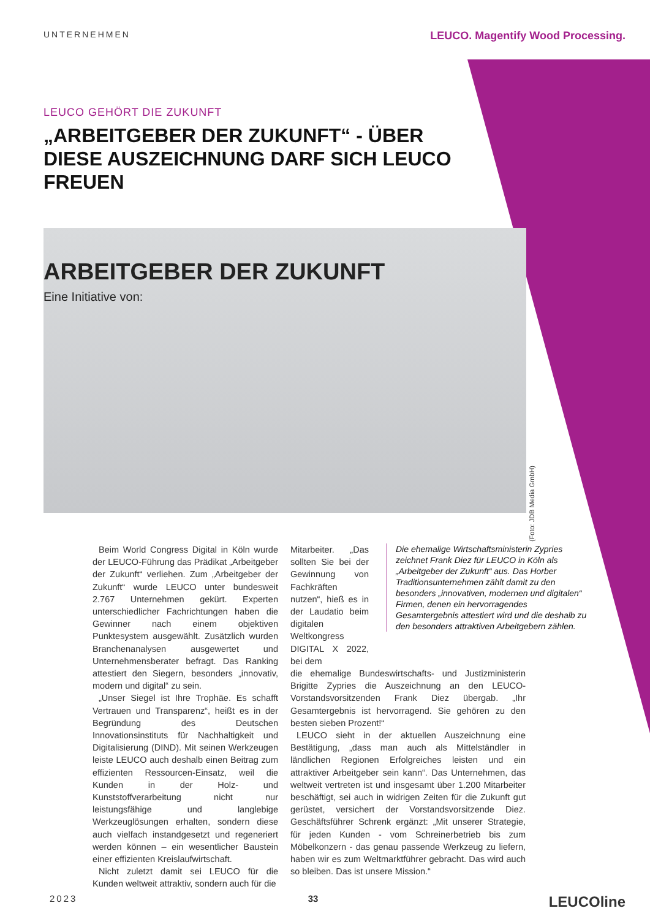UNTERNEHMEN LEUCO. Magentify Wood Processing.
LEUCO GEHÖRT DIE ZUKUNFT
„ARBEITGEBER DER ZUKUNFT“ - ÜBER DIESE AUSZEICHNUNG DARF SICH LEUCO FREUEN
ARBEITGEBER DER ZUKUNFT
Eine Initiative von:
(Foto: JDB Media GmbH)
Beim World Congress Digital in Köln wurde der LEUCO-Führung das Prädikat „Arbeitgeber der Zukunft“ verliehen. Zum „Arbeitgeber der Zukunft“ wurde LEUCO unter bundesweit 2.767 Unternehmen gekürt. Experten unterschiedlicher Fachrichtungen haben die Gewinner nach einem objektiven Punktesystem ausgewählt. Zusätzlich wurden Branchenanalysen ausgewertet und Unternehmensberater befragt. Das Ranking attestiert den Siegern, besonders „innovativ, modern und digital“ zu sein.
„Unser Siegel ist Ihre Trophäe. Es schafft Vertrauen und Transparenz“, heißt es in der Begründung des Deutschen Innovationsinstituts für Nachhaltigkeit und Digitalisierung (DIND). Mit seinen Werkzeugen leiste LEUCO auch deshalb einen Beitrag zum effizienten Ressourcen-Einsatz, weil die Kunden in der Holz- und Kunststoffverarbeitung nicht nur leistungsfähige und langlebige Werkzeuglösungen erhalten, sondern diese auch vielfach instandgesetzt und regeneriert werden können – ein wesentlicher Baustein einer effizienten Kreislaufwirtschaft.
Nicht zuletzt damit sei LEUCO für die Kunden weltweit attraktiv, sondern auch für die
Mitarbeiter. „Das sollten Sie bei der Gewinnung von Fachkräften nutzen“, hieß es in der Laudatio beim digitalen Weltkongress DIGITAL X 2022, bei dem
die ehemalige Bundeswirtschafts- und Justizministerin Brigitte Zypries die Auszeichnung an den LEUCO-Vorstandsvorsitzenden Frank Diez übergab. „Ihr Gesamtergebnis ist hervorragend. Sie gehören zu den besten sieben Prozent!“
LEUCO sieht in der aktuellen Auszeichnung eine Bestätigung, „dass man auch als Mittelständler in ländlichen Regionen Erfolgreiches leisten und ein attraktiver Arbeitgeber sein kann“. Das Unternehmen, das weltweit vertreten ist und insgesamt über 1.200 Mitarbeiter beschäftigt, sei auch in widrigen Zeiten für die Zukunft gut gerüstet, versichert der Vorstandsvorsitzende Diez. Geschäftsführer Schrenk ergänzt: „Mit unserer Strategie, für jeden Kunden - vom Schreinerbetrieb bis zum Möbelkonzern - das genau passende Werkzeug zu liefern, haben wir es zum Weltmarktführer gebracht. Das wird auch so bleiben. Das ist unsere Mission.“
Die ehemalige Wirtschaftsministerin Zypries zeichnet Frank Diez für LEUCO in Köln als „Arbeitgeber der Zukunft“ aus. Das Horber Traditionsunternehmen zählt damit zu den besonders „innovativen, modernen und digitalen“ Firmen, denen ein hervorragendes Gesamtergebnis attestiert wird und die deshalb zu den besonders attraktiven Arbeitgebern zählen.
2023 33 LEUCOline